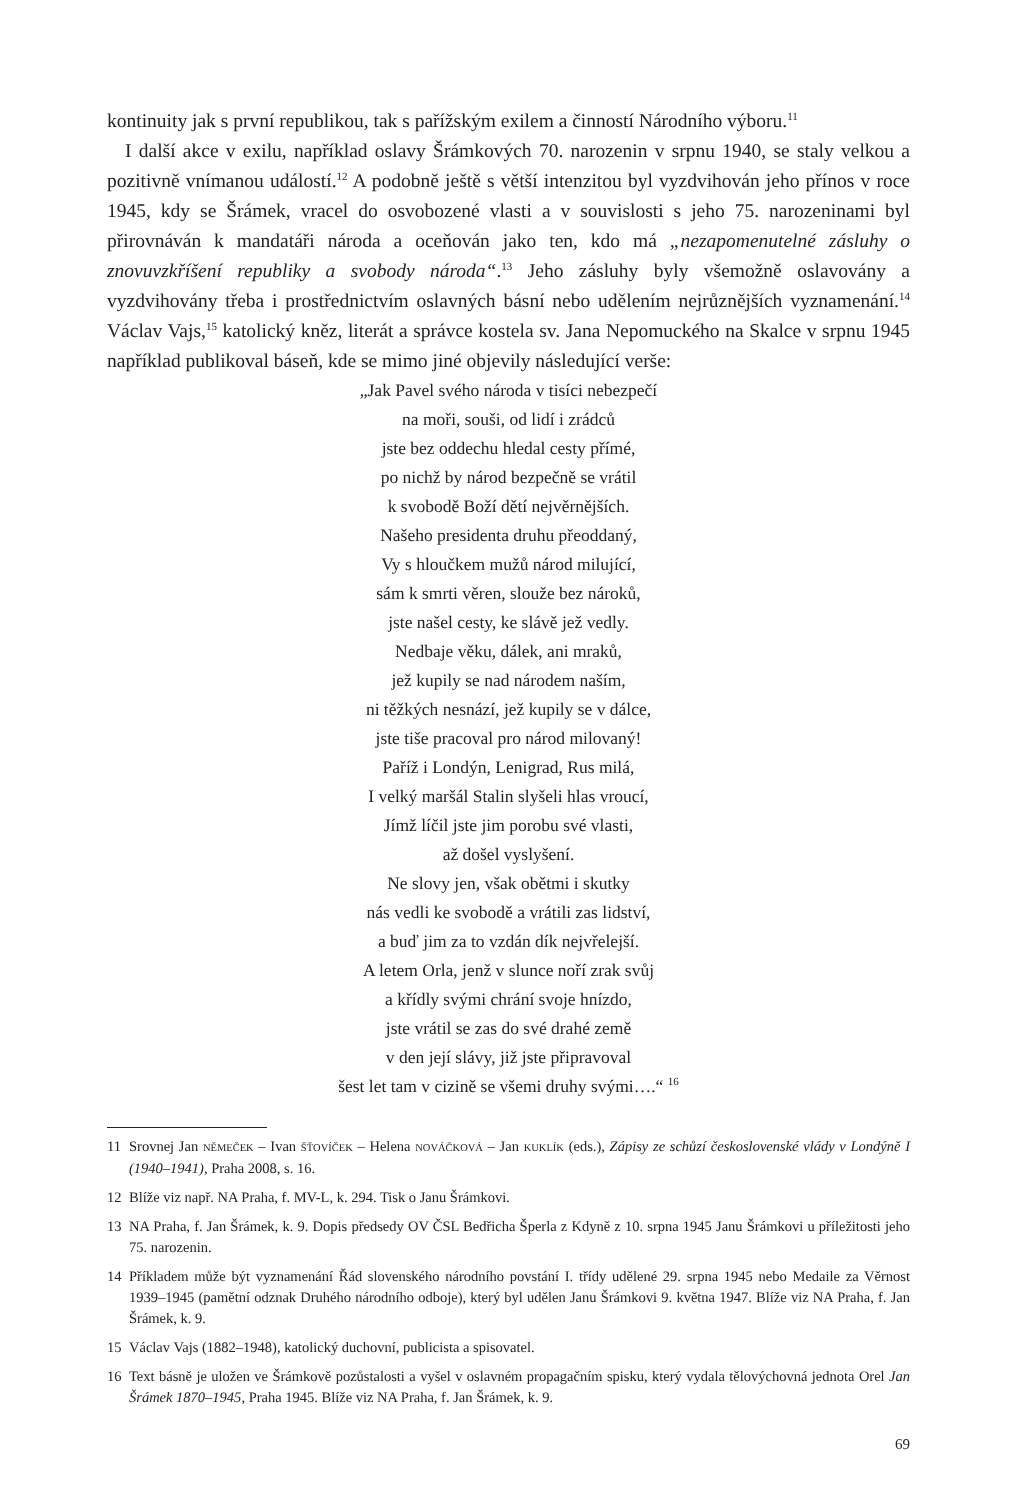kontinuity jak s první republikou, tak s pařížským exilem a činností Národního výboru.<sup>11</sup>
I další akce v exilu, například oslavy Šrámkových 70. narozenin v srpnu 1940, se staly velkou a pozitivně vnímanou událostí.<sup>12</sup> A podobně ještě s větší intenzitou byl vyzdvihován jeho přínos v roce 1945, kdy se Šrámek, vracel do osvobozené vlasti a v souvislosti s jeho 75. narozeninami byl přirovnáván k mandatáři národa a oceňován jako ten, kdo má „nezapomenutelné zásluhy o znovuvzkříšení republiky a svobody národa“.<sup>13</sup> Jeho zásluhy byly všemožně oslavovány a vyzdvihovány třeba i prostřednictvím oslavných básní nebo udělením nejrůznějších vyznamenání.<sup>14</sup> Václav Vajs,<sup>15</sup> katolický kněz, literát a správce kostela sv. Jana Nepomuckého na Skalce v srpnu 1945 například publikoval báseň, kde se mimo jiné objevily následující verše:
„Jak Pavel svého národa v tisíci nebezpečí
na moři, souši, od lidí i zrádců
jste bez oddechu hledal cesty přímé,
po nichž by národ bezpečně se vrátil
k svobodě Boží dětí nejvěrnějších.
Našeho presidenta druhu přeoddaný,
Vy s hloučkem mužů národ milující,
sám k smrti věren, slouže bez nároků,
jste našel cesty, ke slávě jež vedly.
Nedbaje věku, dálek, ani mraků,
jež kupily se nad národem naším,
ni těžkých nesnází, jež kupily se v dálce,
jste tiše pracoval pro národ milovaný!
Paříž i Londýn, Lenigrad, Rus milá,
I velký maršál Stalin slyšeli hlas vroucí,
Jímž líčil jste jim porobu své vlasti,
až došel vyslyšení.
Ne slovy jen, však obětmi i skutky
nás vedli ke svobodě a vrátili zas lidství,
a buď jim za to vzdán dík nejvřelejší.
A letem Orla, jenž v slunce noří zrak svůj
a křídly svými chrání svoje hnízdo,
jste vrátil se zas do své drahé země
v den její slávy, již jste připravoval
šest let tam v cizině se všemi druhy svými….“ <sup>16</sup>
11 Srovnej Jan NĚMEČEK – Ivan ŠŤOVÍČEK – Helena NOVÁČKOVÁ – Jan KUKLÍK (eds.), Zápisy ze schůzí československé vlády v Londýně I (1940–1941), Praha 2008, s. 16.
12 Blíže viz např. NA Praha, f. MV-L, k. 294. Tisk o Janu Šrámkovi.
13 NA Praha, f. Jan Šrámek, k. 9. Dopis předsedy OV ČSL Bedřicha Šperla z Kdyně z 10. srpna 1945 Janu Šrámkovi u příležitosti jeho 75. narozenin.
14 Příkladem může být vyznamenání Řád slovenského národního povstání I. třídy udělené 29. srpna 1945 nebo Medaile za Věrnost 1939–1945 (pamětní odznak Druhého národního odboje), který byl udělen Janu Šrámkovi 9. května 1947. Blíže viz NA Praha, f. Jan Šrámek, k. 9.
15 Václav Vajs (1882–1948), katolický duchovní, publicista a spisovatel.
16 Text básně je uložen ve Šrámkově pozůstalosti a vyšel v oslavném propagačním spisku, který vydala tělovýchovná jednota Orel Jan Šrámek 1870–1945, Praha 1945. Blíže viz NA Praha, f. Jan Šrámek, k. 9.
69